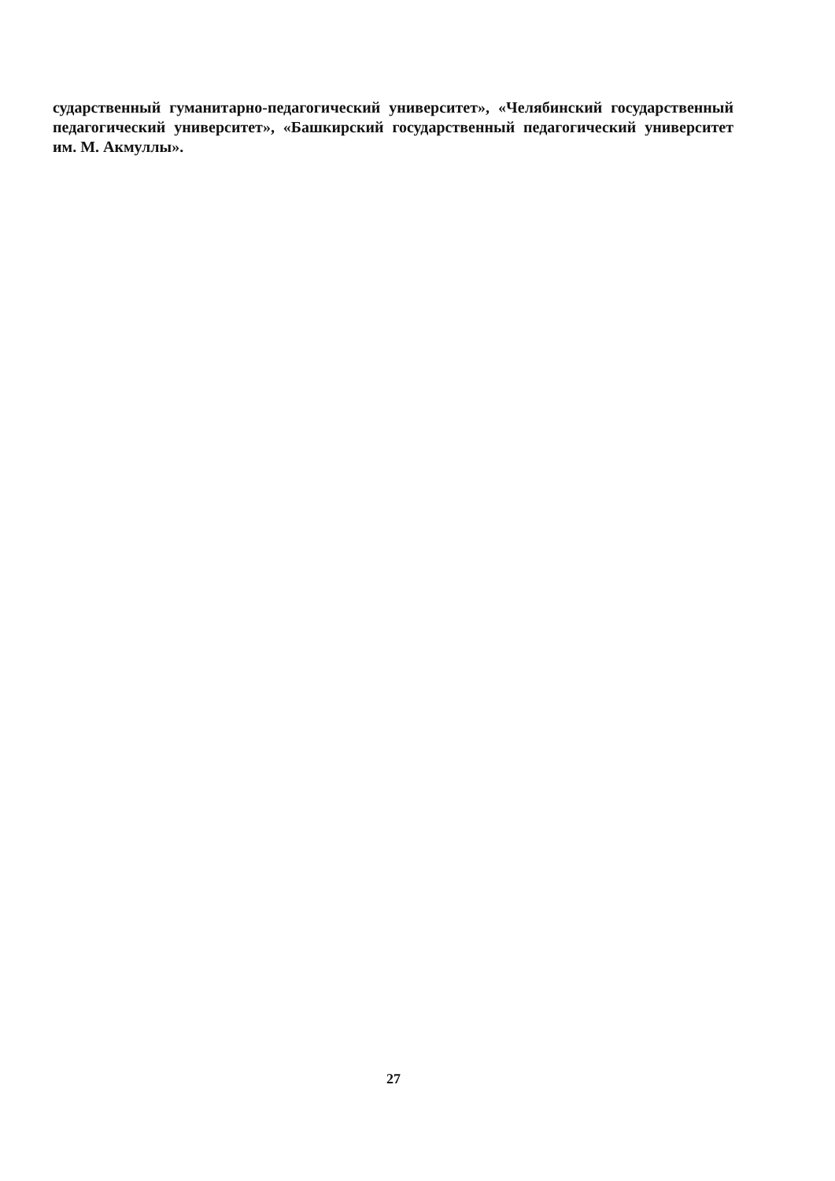сударственный гуманитарно-педагогический университет», «Челябинский государственный педагогический университет», «Башкирский государственный педагогический университет им. М. Акмуллы».
27